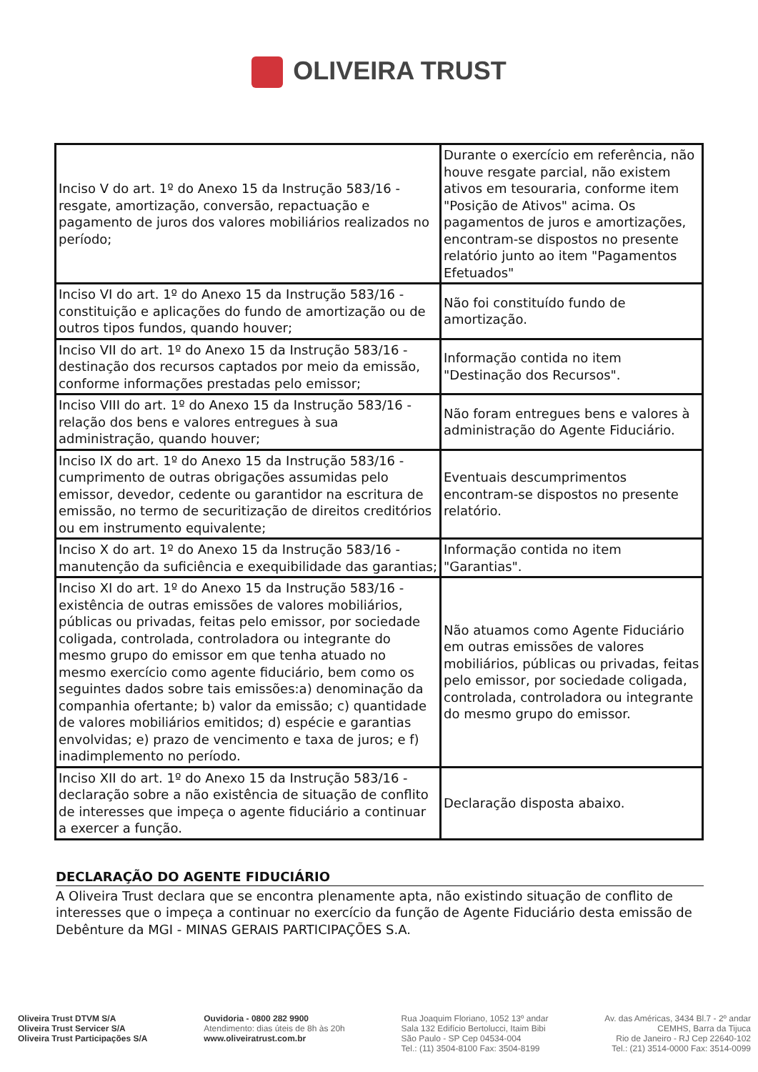OLIVEIRA TRUST
| Inciso V do art. 1º do Anexo 15 da Instrução 583/16 - resgate, amortização, conversão, repactuação e pagamento de juros dos valores mobiliários realizados no período; | Durante o exercício em referência, não houve resgate parcial, não existem ativos em tesouraria, conforme item "Posição de Ativos" acima. Os pagamentos de juros e amortizações, encontram-se dispostos no presente relatório junto ao item "Pagamentos Efetuados" |
| Inciso VI do art. 1º do Anexo 15 da Instrução 583/16 - constituição e aplicações do fundo de amortização ou de outros tipos fundos, quando houver; | Não foi constituído fundo de amortização. |
| Inciso VII do art. 1º do Anexo 15 da Instrução 583/16 - destinação dos recursos captados por meio da emissão, conforme informações prestadas pelo emissor; | Informação contida no item "Destinação dos Recursos". |
| Inciso VIII do art. 1º do Anexo 15 da Instrução 583/16 - relação dos bens e valores entregues à sua administração, quando houver; | Não foram entregues bens e valores à administração do Agente Fiduciário. |
| Inciso IX do art. 1º do Anexo 15 da Instrução 583/16 - cumprimento de outras obrigações assumidas pelo emissor, devedor, cedente ou garantidor na escritura de emissão, no termo de securitização de direitos creditórios ou em instrumento equivalente; | Eventuais descumprimentos encontram-se dispostos no presente relatório. |
| Inciso X do art. 1º do Anexo 15 da Instrução 583/16 - manutenção da suficiência e exequibilidade das garantias; | Informação contida no item "Garantias". |
| Inciso XI do art. 1º do Anexo 15 da Instrução 583/16 - existência de outras emissões de valores mobiliários, públicas ou privadas, feitas pelo emissor, por sociedade coligada, controlada, controladora ou integrante do mesmo grupo do emissor em que tenha atuado no mesmo exercício como agente fiduciário, bem como os seguintes dados sobre tais emissões:a) denominação da companhia ofertante; b) valor da emissão; c) quantidade de valores mobiliários emitidos; d) espécie e garantias envolvidas; e) prazo de vencimento e taxa de juros; e f) inadimplemento no período. | Não atuamos como Agente Fiduciário em outras emissões de valores mobiliários, públicas ou privadas, feitas pelo emissor, por sociedade coligada, controlada, controladora ou integrante do mesmo grupo do emissor. |
| Inciso XII do art. 1º do Anexo 15 da Instrução 583/16 - declaração sobre a não existência de situação de conflito de interesses que impeça o agente fiduciário a continuar a exercer a função. | Declaração disposta abaixo. |
DECLARAÇÃO DO AGENTE FIDUCIÁRIO
A Oliveira Trust declara que se encontra plenamente apta, não existindo situação de conflito de interesses que o impeça a continuar no exercício da função de Agente Fiduciário desta emissão de Debênture da MGI - MINAS GERAIS PARTICIPAÇÕES S.A.
Oliveira Trust DTVM S/A
Oliveira Trust Servicer S/A
Oliveira Trust Participações S/A
Ouvidoria - 0800 282 9900
Atendimento: dias úteis de 8h às 20h
www.oliveiratrust.com.br
Rua Joaquim Floriano, 1052 13º andar
Sala 132 Edifício Bertolucci, Itaim Bibi
São Paulo - SP Cep 04534-004
Tel.: (11) 3504-8100 Fax: 3504-8199
Av. das Américas, 3434 Bl.7 - 2º andar
CEMHS, Barra da Tijuca
Rio de Janeiro - RJ Cep 22640-102
Tel.: (21) 3514-0000 Fax: 3514-0099